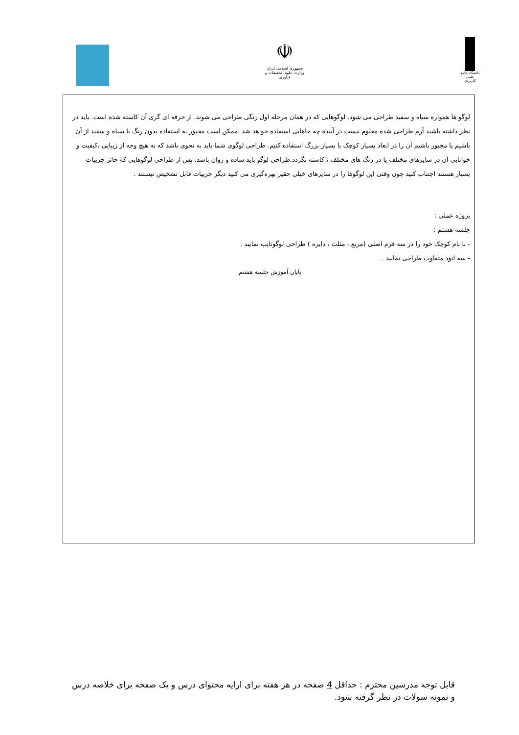☫
جمهوری اسلامی ایران
وزارت علوم، تحقیقات و فناوری
دانشگاه جامع علمی کاربردی
لوگو ها همواره سیاه و سفید طراحی می شود. لوگوهایی که در همان مرحله اول رنگی طراحی می شوند، از حرفه ای گری آن کاسته شده است. باید در نظر داشته باشید آرم طراحی شده معلوم نیست در آینده چه جاهایی استفاده خواهد شد .ممکن است مجبور به استفاده بدون رنگ یا سیاه و سفید از آن باشیم یا مجبور باشیم آن را در ابعاد بسیار کوچک یا بسیار بزرگ استفاده کنیم. طراحی لوگوی شما باید به نحوی باشد که به هیچ وجه از زیبایی ،کیفیت و خوانایی آن در سایزهای مختلف یا در رنگ های مختلف ، کاسته نگردد.طراحی لوگو باید ساده و روان باشد. پس از طراحی لوگوهایی که حائز جزییات بسیار هستند اجتناب کنید چون وقتی این لوگوها را در سایزهای خیلی حقیر بهره‌گیری می کنید دیگر جزییات قابل تشخیص نیستند .
پروژه عملی :
جلسه هشتم :
- با نام کوچک خود را در سه فرم اصلی (مربع ، مثلث ، دایره ) طراحی لوگوتایپ نمایید .
- سه اتود متفاوت طراحی نمایید .
پایان آموزش جلسه هشتم
قابل توجه مدرسین محترم : حداقل 4 صفحه در هر هفته برای ارایه محتوای درس و یک صفحه برای خلاصه درس و نمونه سولات در نظر گرفته شود.